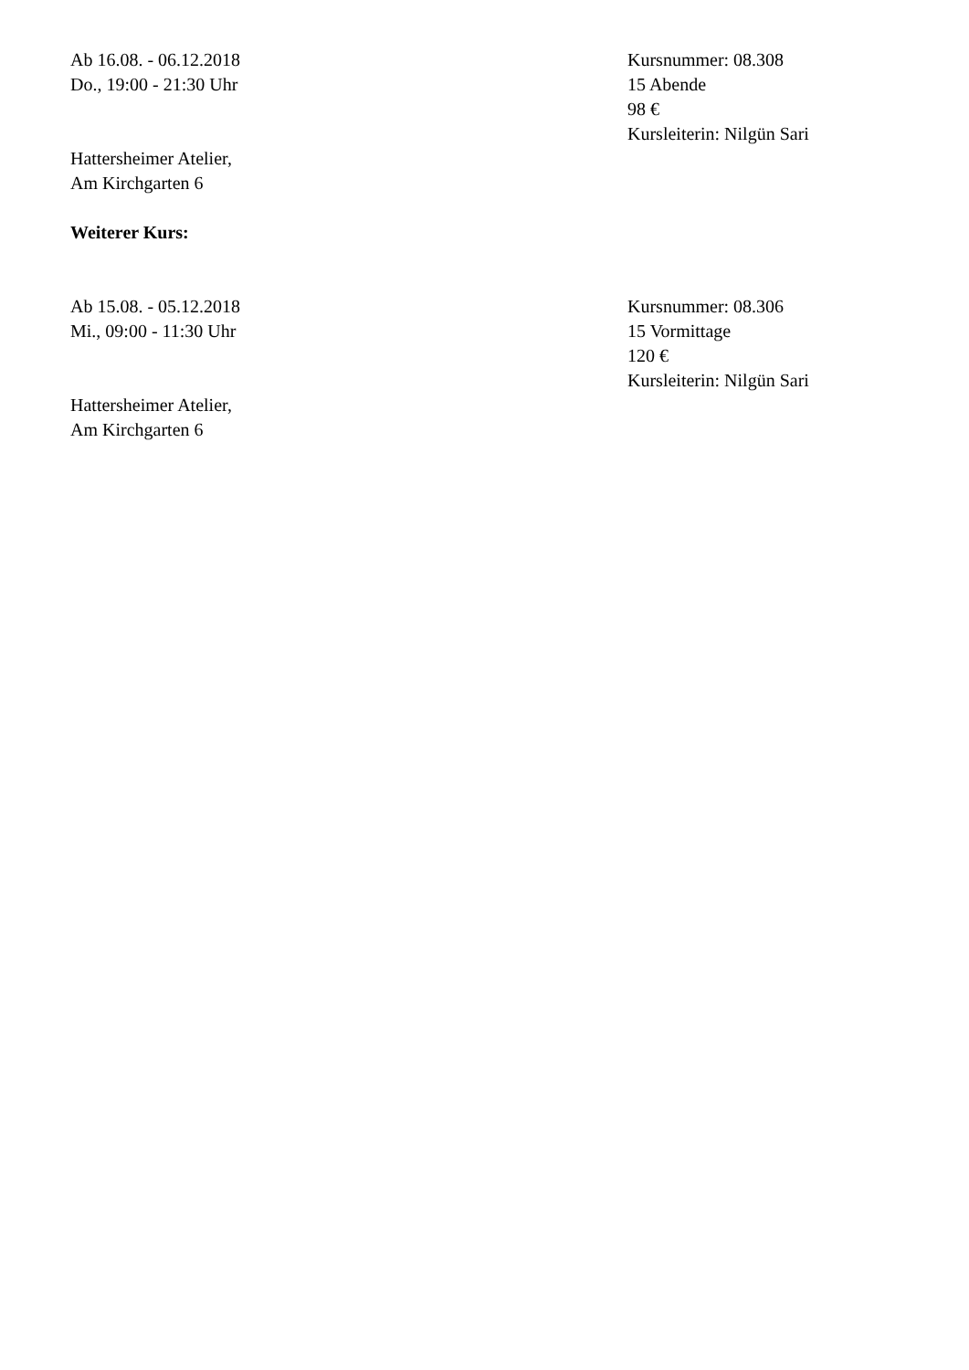Ab 16.08. - 06.12.2018
Do., 19:00 - 21:30 Uhr
Hattersheimer Atelier,
Am Kirchgarten 6
Kursnummer: 08.308
15 Abende
98 €
Kursleiterin: Nilgün Sari
Weiterer Kurs:
Ab 15.08. - 05.12.2018
Mi., 09:00 - 11:30 Uhr
Hattersheimer Atelier,
Am Kirchgarten 6
Kursnummer: 08.306
15 Vormittage
120 €
Kursleiterin: Nilgün Sari